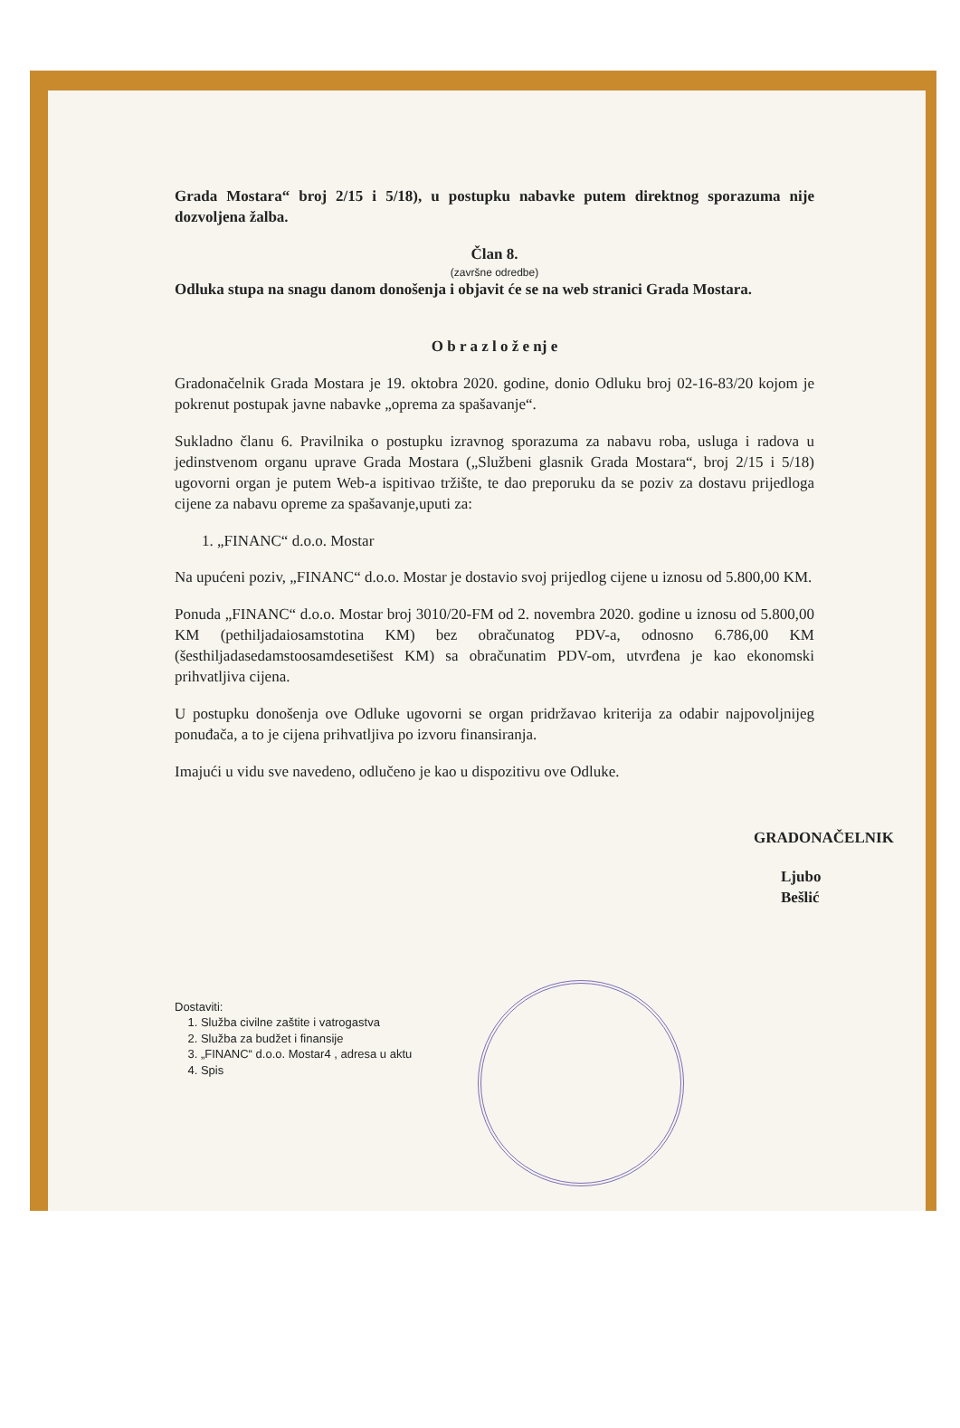Grada Mostara“ broj 2/15 i 5/18), u postupku nabavke putem direktnog sporazuma nije dozvoljena žalba.
Član 8.
(završne odredbe)
Odluka stupa na snagu danom donošenja i objavit će se na web stranici Grada Mostara.
O b r a z l o ž e nj e
Gradonačelnik Grada Mostara je 19. oktobra 2020. godine, donio Odluku broj 02-16-83/20 kojom je pokrenut postupak javne nabavke „oprema za spašavanje“.
Sukladno članu 6. Pravilnika o postupku izravnog sporazuma za nabavu roba, usluga i radova u jedinstvenom organu uprave Grada Mostara („Službeni glasnik Grada Mostara“, broj 2/15 i 5/18) ugovorni organ je putem Web-a ispitivao tržište, te dao preporuku da se poziv za dostavu prijedloga cijene za nabavu opreme za spašavanje,uputi za:
1. „FINANC“ d.o.o. Mostar
Na upućeni poziv, „FINANC“ d.o.o. Mostar je dostavio svoj prijedlog cijene u iznosu od 5.800,00 KM.
Ponuda „FINANC“ d.o.o. Mostar broj 3010/20-FM od 2. novembra 2020. godine u iznosu od 5.800,00 KM (pethiljadaiosamstotina KM) bez obračunatog PDV-a, odnosno 6.786,00 KM (šesthiljadasedamstoosamdesetišest KM) sa obračunatim PDV-om, utvrđena je kao ekonomski prihvatljiva cijena.
U postupku donošenja ove Odluke ugovorni se organ pridržavao kriterija za odabir najpovoljnijeg ponuđača, a to je cijena prihvatljiva po izvoru finansiranja.
Imajući u vidu sve navedeno, odlučeno je kao u dispozitivu ove Odluke.
GRADONAČELNIK
Ljubo Bešlić
Dostaviti:
1. Služba civilne zaštite i vatrogastva
2. Služba za budžet i finansije
3. „FINANC“ d.o.o. Mostar4 , adresa u aktu
4. Spis